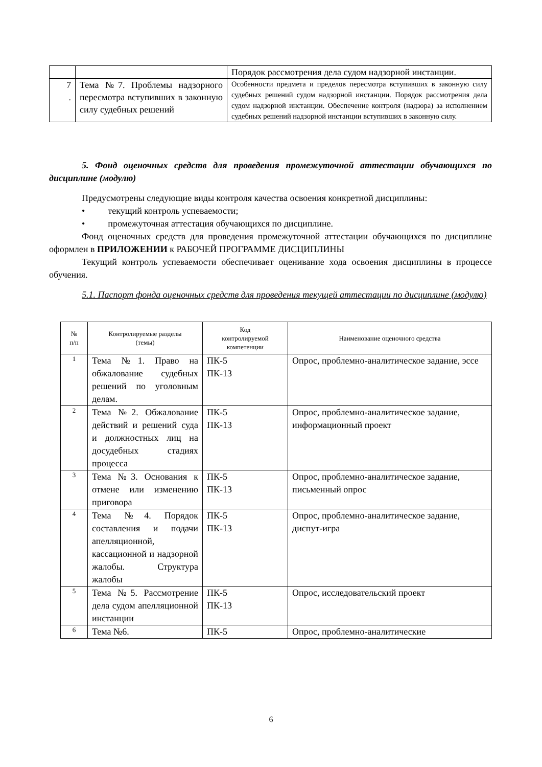| | | Порядок рассмотрения дела судом надзорной инстанции. |
| 7 . | Тема №7. Проблемы надзорного пересмотра вступивших в законную силу судебных решений | Особенности предмета и пределов пересмотра вступивших в законную силу судебных решений судом надзорной инстанции. Порядок рассмотрения дела судом надзорной инстанции. Обеспечение контроля (надзора) за исполнением судебных решений надзорной инстанции вступивших в законную силу. |
5. Фонд оценочных средств для проведения промежуточной аттестации обучающихся по дисциплине (модулю)
Предусмотрены следующие виды контроля качества освоения конкретной дисциплины:
• текущий контроль успеваемости;
• промежуточная аттестация обучающихся по дисциплине.
Фонд оценочных средств для проведения промежуточной аттестации обучающихся по дисциплине оформлен в ПРИЛОЖЕНИИ к РАБОЧЕЙ ПРОГРАММЕ ДИСЦИПЛИНЫ
Текущий контроль успеваемости обеспечивает оценивание хода освоения дисциплины в процессе обучения.
5.1. Паспорт фонда оценочных средств для проведения текущей аттестации по дисциплине (модулю)
| № п/п | Контролируемые разделы (темы) | Код контролируемой компетенции | Наименование оценочного средства |
| --- | --- | --- | --- |
| 1 | Тема №1. Право на обжалование судебных решений по уголовным делам. | ПК-5 ПК-13 | Опрос, проблемно-аналитическое задание, эссе |
| 2 | Тема №2. Обжалование действий и решений суда и должностных лиц на досудебных стадиях процесса | ПК-5 ПК-13 | Опрос, проблемно-аналитическое задание, информационный проект |
| 3 | Тема №3. Основания к отмене или изменению приговора | ПК-5 ПК-13 | Опрос, проблемно-аналитическое задание, письменный опрос |
| 4 | Тема №4. Порядок составления и подачи апелляционной, кассационной и надзорной жалобы. Структура жалобы | ПК-5 ПК-13 | Опрос, проблемно-аналитическое задание, диспут-игра |
| 5 | Тема №5. Рассмотрение дела судом апелляционной инстанции | ПК-5 ПК-13 | Опрос, исследовательский проект |
| 6 | Тема №6. | ПК-5 | Опрос, проблемно-аналитические |
6